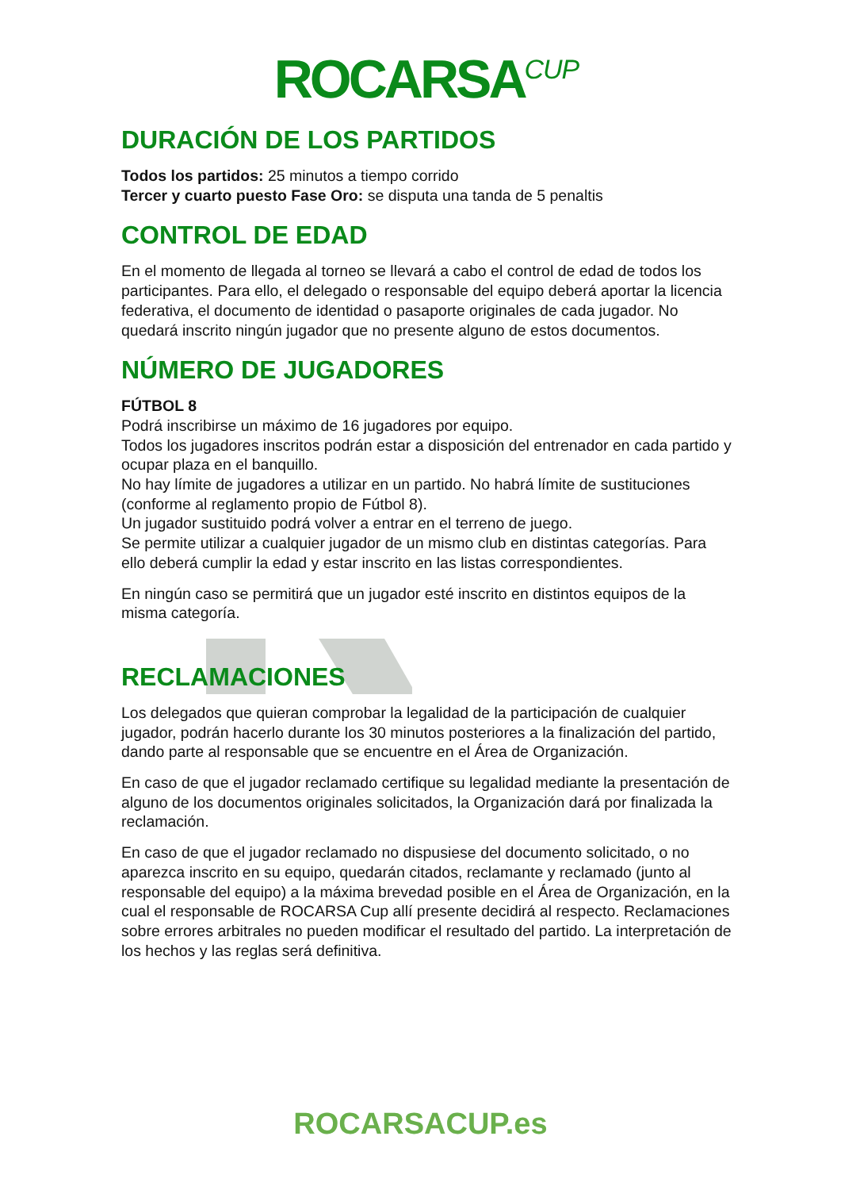ROCARSA<sup>CUP</sup>
DURACIÓN DE LOS PARTIDOS
Todos los partidos: 25 minutos a tiempo corrido
Tercer y cuarto puesto Fase Oro: se disputa una tanda de 5 penaltis
CONTROL DE EDAD
En el momento de llegada al torneo se llevará a cabo el control de edad de todos los participantes. Para ello, el delegado o responsable del equipo deberá aportar la licencia federativa, el documento de identidad o pasaporte originales de cada jugador. No quedará inscrito ningún jugador que no presente alguno de estos documentos.
NÚMERO DE JUGADORES
FÚTBOL 8
Podrá inscribirse un máximo de 16 jugadores por equipo.
Todos los jugadores inscritos podrán estar a disposición del entrenador en cada partido y ocupar plaza en el banquillo.
No hay límite de jugadores a utilizar en un partido. No habrá límite de sustituciones (conforme al reglamento propio de Fútbol 8).
Un jugador sustituido podrá volver a entrar en el terreno de juego.
Se permite utilizar a cualquier jugador de un mismo club en distintas categorías. Para ello deberá cumplir la edad y estar inscrito en las listas correspondientes.
En ningún caso se permitirá que un jugador esté inscrito en distintos equipos de la misma categoría.
RECLAMACIONES
Los delegados que quieran comprobar la legalidad de la participación de cualquier jugador, podrán hacerlo durante los 30 minutos posteriores a la finalización del partido, dando parte al responsable que se encuentre en el Área de Organización.
En caso de que el jugador reclamado certifique su legalidad mediante la presentación de alguno de los documentos originales solicitados, la Organización dará por finalizada la reclamación.
En caso de que el jugador reclamado no dispusiese del documento solicitado, o no aparezca inscrito en su equipo, quedarán citados, reclamante y reclamado (junto al responsable del equipo) a la máxima brevedad posible en el Área de Organización, en la cual el responsable de ROCARSA Cup allí presente decidirá al respecto. Reclamaciones sobre errores arbitrales no pueden modificar el resultado del partido. La interpretación de los hechos y las reglas será definitiva.
ROCARSACUP.es